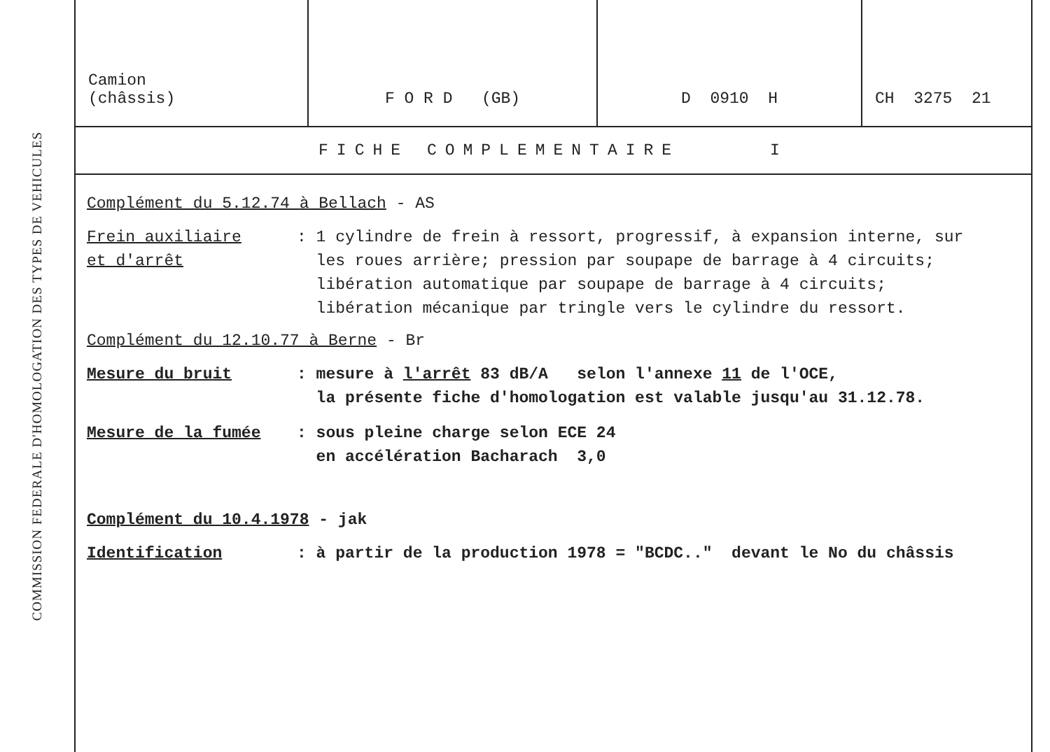COMMISSION FEDERALE D'HOMOLOGATION DES TYPES DE VEHICULES
| Camion (châssis) | F O R D (GB) | D 0910 H | CH 3275 21 |
FICHE COMPLEMENTAIRE I
Complément du 5.12.74 à Bellach - AS
Frein auxiliaire
et d'arrêt
: 1 cylindre de frein à ressort, progressif, à expansion interne, sur
les roues arrière; pression par soupape de barrage à 4 circuits;
libération automatique par soupape de barrage à 4 circuits;
libération mécanique par tringle vers le cylindre du ressort.
Complément du 12.10.77 à Berne - Br
Mesure du bruit : mesure à l'arrêt 83 dB/A selon l'annexe 11 de l'OCE,
la présente fiche d'homologation est valable jusqu'au 31.12.78.
Mesure de la fumée : sous pleine charge selon ECE 24
en accélération Bacharach 3,0
Complément du 10.4.1978 - jak
Identification : à partir de la production 1978 = "BCDC.." devant le No du châssis